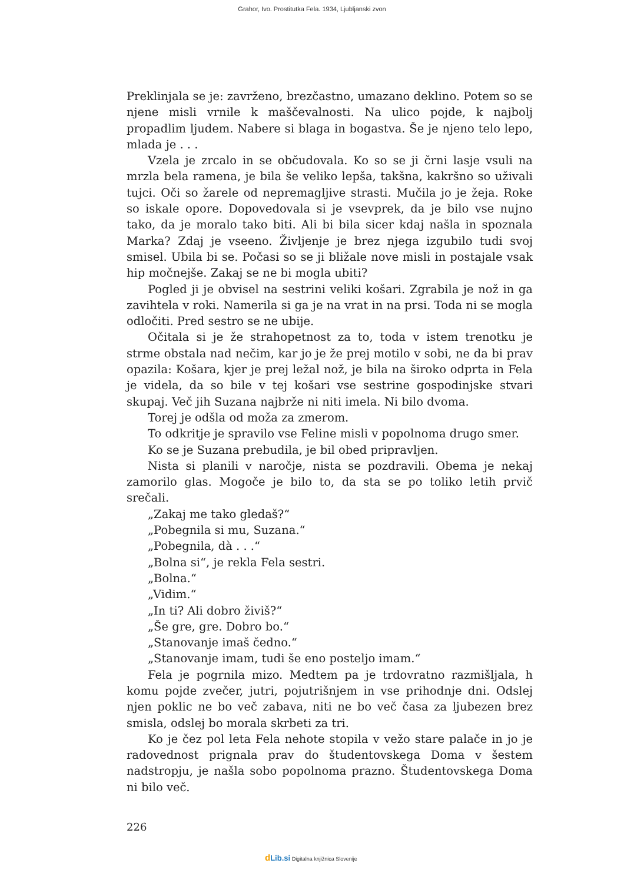Grahor, Ivo. Prostitutka Fela. 1934, Ljubljanski zvon
Preklinjala se je: zavrženo, brezčastno, umazano deklino. Potem so se njene misli vrnile k maščevalnosti. Na ulico pojde, k najbolj propadlim ljudem. Nabere si blaga in bogastva. Še je njeno telo lepo, mlada je . . .
Vzela je zrcalo in se občudovala. Ko so se ji črni lasje vsuli na mrzla bela ramena, je bila še veliko lepša, takšna, kakršno so uživali tujci. Oči so žarele od nepremagljive strasti. Mučila jo je žeja. Roke so iskale opore. Dopovedovala si je vsevprek, da je bilo vse nujno tako, da je moralo tako biti. Ali bi bila sicer kdaj našla in spoznala Marka? Zdaj je vseeno. Življenje je brez njega izgubilo tudi svoj smisel. Ubila bi se. Počasi so se ji bližale nove misli in postajale vsak hip močnejše. Zakaj se ne bi mogla ubiti?
Pogled ji je obvisel na sestrini veliki košari. Zgrabila je nož in ga zavihtela v roki. Namerila si ga je na vrat in na prsi. Toda ni se mogla odločiti. Pred sestro se ne ubije.
Očitala si je že strahopetnost za to, toda v istem trenotku je strme obstala nad nečim, kar jo je že prej motilo v sobi, ne da bi prav opazila: Košara, kjer je prej ležal nož, je bila na široko odprta in Fela je videla, da so bile v tej košari vse sestrine gospodinjske stvari skupaj. Več jih Suzana najbrže ni niti imela. Ni bilo dvoma.
Torej je odšla od moža za zmerom.
To odkritje je spravilo vse Feline misli v popolnoma drugo smer.
Ko se je Suzana prebudila, je bil obed pripravljen.
Nista si planili v naročje, nista se pozdravili. Obema je nekaj zamorilo glas. Mogoče je bilo to, da sta se po toliko letih prvič srečali.
„Zakaj me tako gledaš?“
„Pobegnila si mu, Suzana.“
„Pobegnila, dà . . .“
„Bolna si“, je rekla Fela sestri.
„Bolna.“
„Vidim.“
„In ti? Ali dobro živiš?“
„Še gre, gre. Dobro bo.“
„Stanovanje imaš čedno.“
„Stanovanje imam, tudi še eno posteljo imam.“
Fela je pogrnila mizo. Medtem pa je trdovratno razmišljala, h komu pojde zvečer, jutri, pojutrišnjem in vse prihodnje dni. Odslej njen poklic ne bo več zabava, niti ne bo več časa za ljubezen brez smisla, odslej bo morala skrbeti za tri.
Ko je čez pol leta Fela nehote stopila v vežo stare palače in jo je radovednost prignala prav do študentovskega Doma v šestem nadstropju, je našla sobo popolnoma prazno. Študentovskega Doma ni bilo več.
226
dLib.si Digitalna knjižnica Slovenije